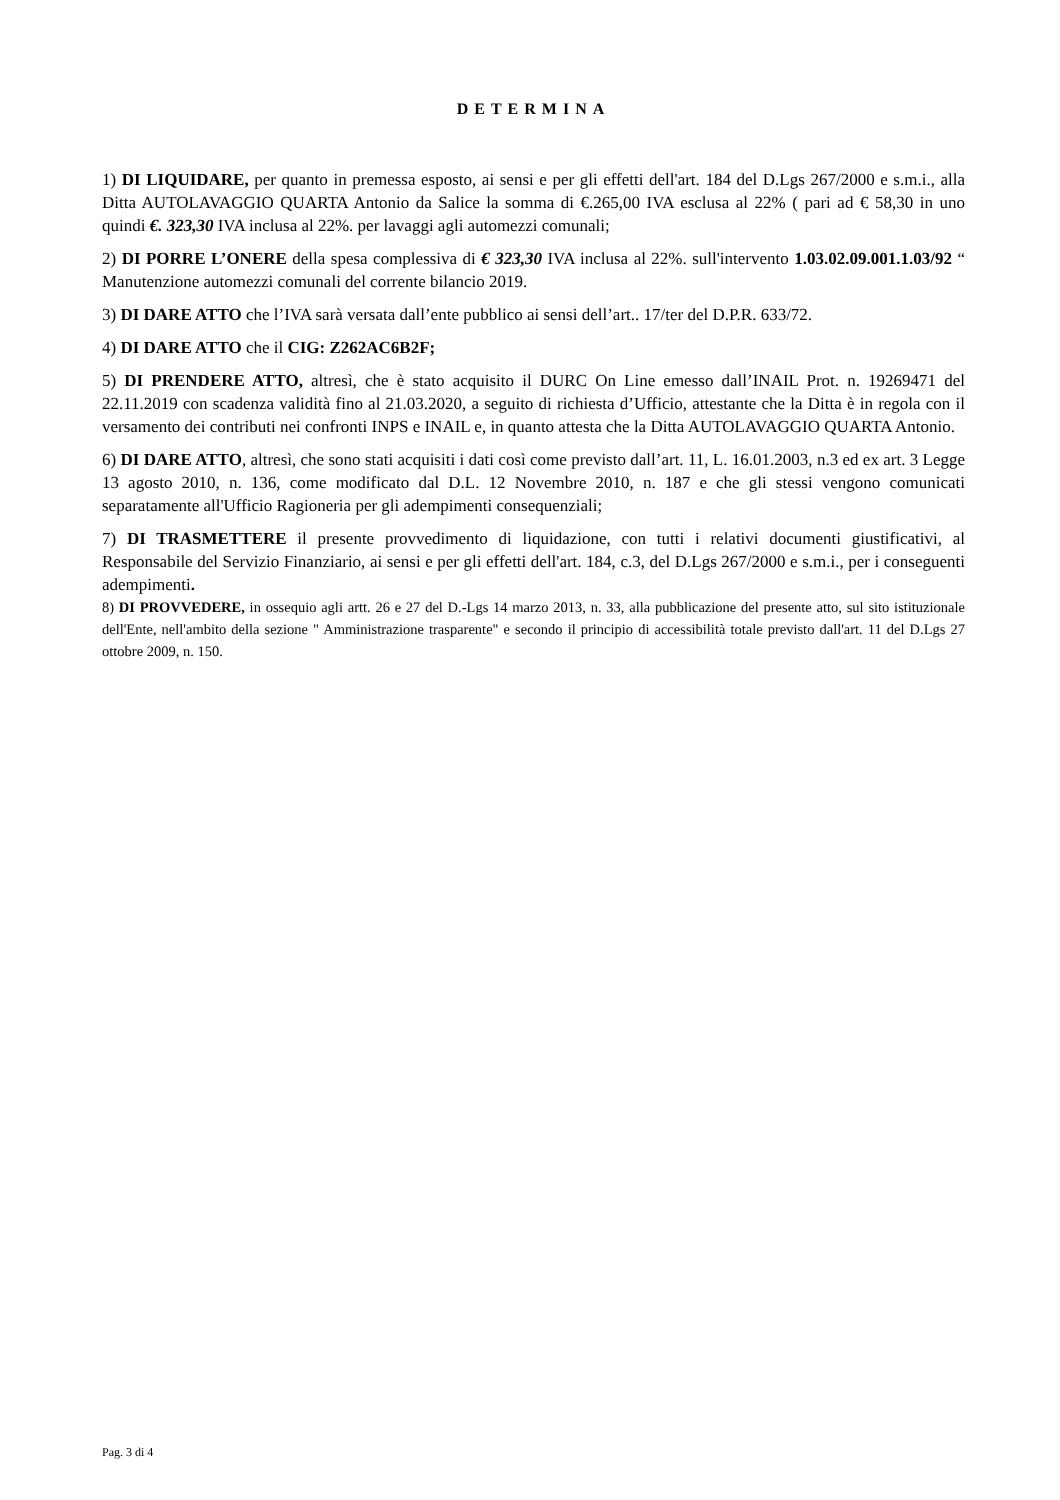DETERMINA
1) DI LIQUIDARE, per quanto in premessa esposto, ai sensi e per gli effetti dell'art. 184 del D.Lgs 267/2000 e s.m.i., alla Ditta AUTOLAVAGGIO QUARTA Antonio da Salice la somma di €.265,00 IVA esclusa al 22% ( pari ad € 58,30 in uno quindi €. 323,30 IVA inclusa al 22%. per lavaggi agli automezzi comunali;
2) DI PORRE L’ONERE della spesa complessiva di € 323,30 IVA inclusa al 22%. sull'intervento 1.03.02.09.001.1.03/92 “ Manutenzione automezzi comunali del corrente bilancio 2019.
3) DI DARE ATTO che l’IVA sarà versata dall’ente pubblico ai sensi dell’art.. 17/ter del D.P.R. 633/72.
4) DI DARE ATTO che il CIG: Z262AC6B2F;
5) DI PRENDERE ATTO, altresì, che è stato acquisito il DURC On Line emesso dall’INAIL Prot. n. 19269471 del 22.11.2019 con scadenza validità fino al 21.03.2020, a seguito di richiesta d’Ufficio, attestante che la Ditta è in regola con il versamento dei contributi nei confronti INPS e INAIL e, in quanto attesta che la Ditta AUTOLAVAGGIO QUARTA Antonio.
6) DI DARE ATTO, altresì, che sono stati acquisiti i dati così come previsto dall’art. 11, L. 16.01.2003, n.3 ed ex art. 3 Legge 13 agosto 2010, n. 136, come modificato dal D.L. 12 Novembre 2010, n. 187 e che gli stessi vengono comunicati separatamente all'Ufficio Ragioneria per gli adempimenti consequenziali;
7) DI TRASMETTERE il presente provvedimento di liquidazione, con tutti i relativi documenti giustificativi, al Responsabile del Servizio Finanziario, ai sensi e per gli effetti dell'art. 184, c.3, del D.Lgs 267/2000 e s.m.i., per i conseguenti adempimenti.
8) DI PROVVEDERE, in ossequio agli artt. 26 e 27 del D.-Lgs 14 marzo 2013, n. 33, alla pubblicazione del presente atto, sul sito istituzionale dell'Ente, nell'ambito della sezione " Amministrazione trasparente" e secondo il principio di accessibilità totale previsto dall'art. 11 del D.Lgs 27 ottobre 2009, n. 150.
Pag. 3 di 4